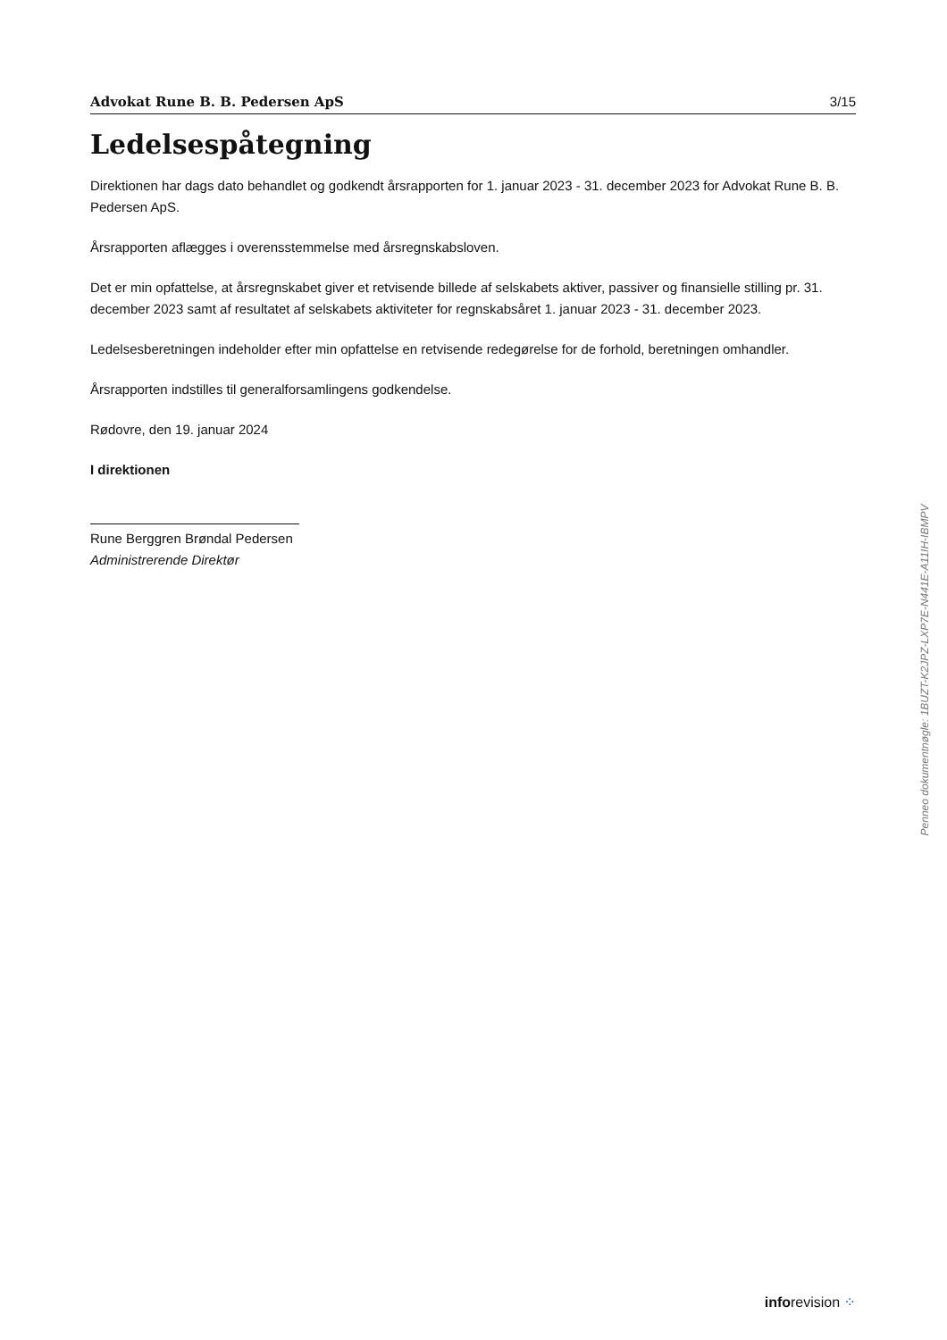Advokat Rune B. B. Pedersen ApS 3/15
Ledelsespåtegning
Direktionen har dags dato behandlet og godkendt årsrapporten for 1. januar 2023 - 31. december 2023 for Advokat Rune B. B. Pedersen ApS.
Årsrapporten aflægges i overensstemmelse med årsregnskabsloven.
Det er min opfattelse, at årsregnskabet giver et retvisende billede af selskabets aktiver, passiver og finansielle stilling pr. 31. december 2023 samt af resultatet af selskabets aktiviteter for regnskabsåret 1. januar 2023 - 31. december 2023.
Ledelsesberetningen indeholder efter min opfattelse en retvisende redegørelse for de forhold, beretningen omhandler.
Årsrapporten indstilles til generalforsamlingens godkendelse.
Rødovre, den 19. januar 2024
I direktionen
Rune Berggren Brøndal Pedersen
Administrerende Direktør
Penneo dokumentnøgle: 1BUZT-K2JPZ-LXP7E-N441E-A11IH-IBMPV
inforevision ⁘